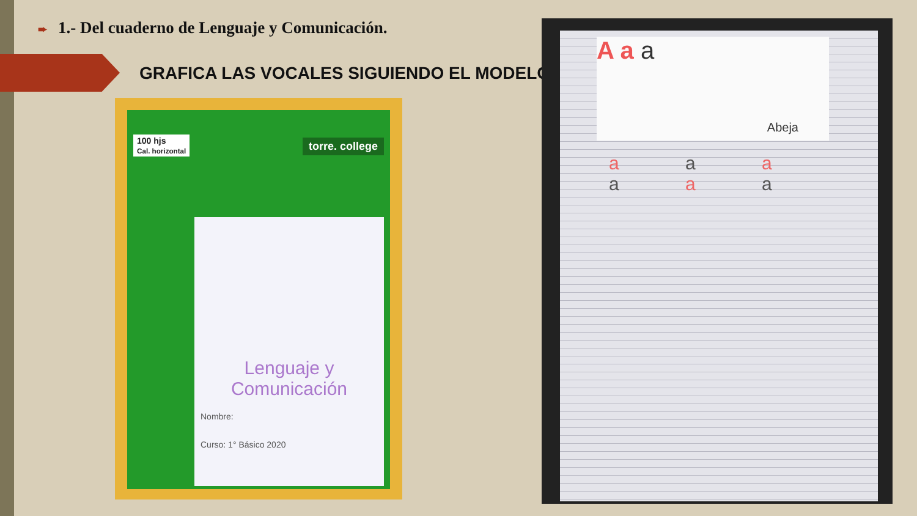➨ 1.- Del cuaderno de Lenguaje y Comunicación.
GRAFICA LAS VOCALES SIGUIENDO EL MODELO
100 hjs
Cal. horizontal
torre. college
Lenguaje y Comunicación
Nombre:
Curso: 1° Básico 2020
A a a
Abeja
a a a a a a